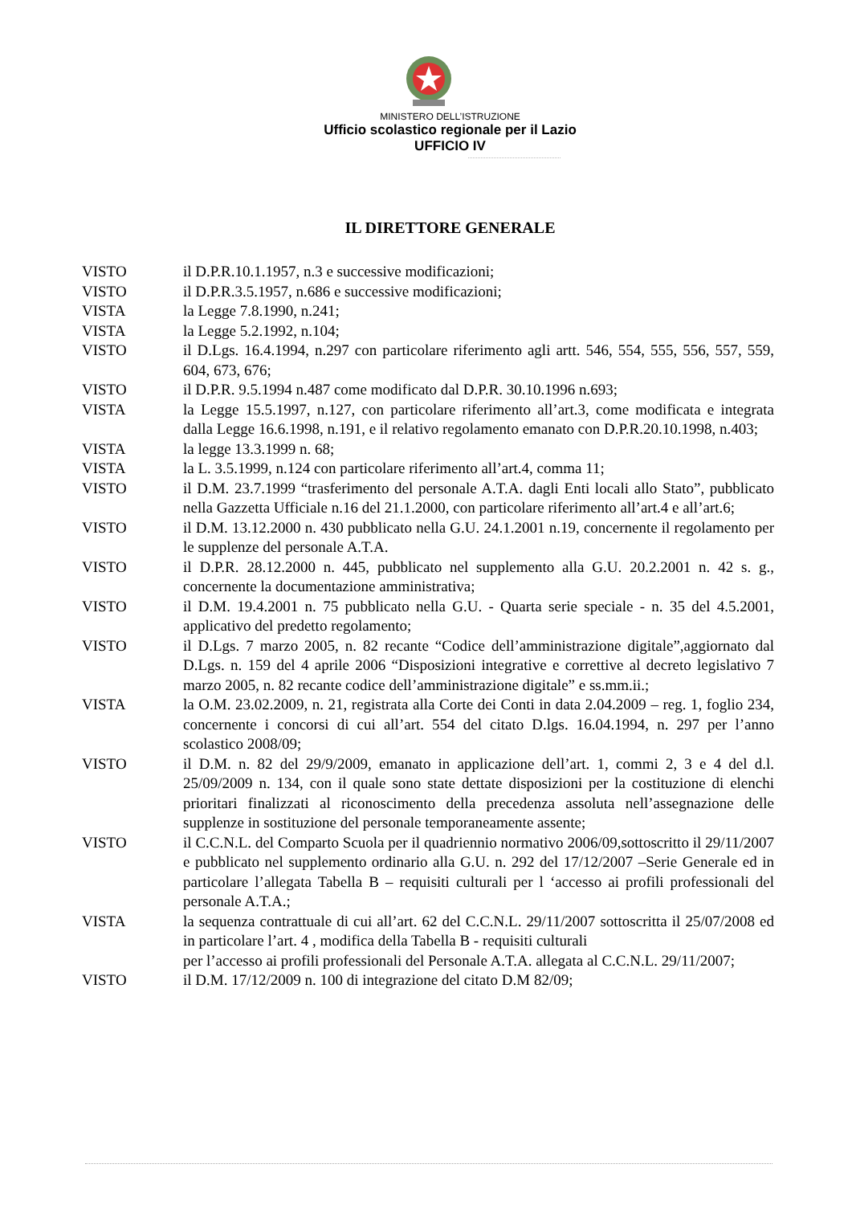MINISTERO DELL’ISTRUZIONE
Ufficio scolastico regionale per il Lazio
UFFICIO IV
IL DIRETTORE GENERALE
VISTO il D.P.R.10.1.1957, n.3 e successive modificazioni;
VISTO il D.P.R.3.5.1957, n.686 e successive modificazioni;
VISTA la Legge 7.8.1990, n.241;
VISTA la Legge 5.2.1992, n.104;
VISTO il D.Lgs. 16.4.1994, n.297 con particolare riferimento agli artt. 546, 554, 555, 556, 557, 559, 604, 673, 676;
VISTO il D.P.R. 9.5.1994 n.487 come modificato dal D.P.R. 30.10.1996 n.693;
VISTA la Legge 15.5.1997, n.127, con particolare riferimento all’art.3, come modificata e integrata dalla Legge 16.6.1998, n.191, e il relativo regolamento emanato con D.P.R.20.10.1998, n.403;
VISTA la legge 13.3.1999 n. 68;
VISTA la L. 3.5.1999, n.124 con particolare riferimento all’art.4, comma 11;
VISTO il D.M. 23.7.1999 “trasferimento del personale A.T.A. dagli Enti locali allo Stato”, pubblicato nella Gazzetta Ufficiale n.16 del 21.1.2000, con particolare riferimento all’art.4 e all’art.6;
VISTO il D.M. 13.12.2000 n. 430 pubblicato nella G.U. 24.1.2001 n.19, concernente il regolamento per le supplenze del personale A.T.A.
VISTO il D.P.R. 28.12.2000 n. 445, pubblicato nel supplemento alla G.U. 20.2.2001 n. 42 s. g., concernente la documentazione amministrativa;
VISTO il D.M. 19.4.2001 n. 75 pubblicato nella G.U. - Quarta serie speciale - n. 35 del 4.5.2001, applicativo del predetto regolamento;
VISTO il D.Lgs. 7 marzo 2005, n. 82 recante “Codice dell’amministrazione digitale”,aggiornato dal D.Lgs. n. 159 del 4 aprile 2006 “Disposizioni integrative e correttive al decreto legislativo 7 marzo 2005, n. 82 recante codice dell’amministrazione digitale” e ss.mm.ii.;
VISTA la O.M. 23.02.2009, n. 21, registrata alla Corte dei Conti in data 2.04.2009 – reg. 1, foglio 234, concernente i concorsi di cui all’art. 554 del citato D.lgs. 16.04.1994, n. 297 per l’anno scolastico 2008/09;
VISTO il D.M. n. 82 del 29/9/2009, emanato in applicazione dell’art. 1, commi 2, 3 e 4 del d.l. 25/09/2009 n. 134, con il quale sono state dettate disposizioni per la costituzione di elenchi prioritari finalizzati al riconoscimento della precedenza assoluta nell’assegnazione delle supplenze in sostituzione del personale temporaneamente assente;
VISTO il C.C.N.L. del Comparto Scuola per il quadriennio normativo 2006/09,sottoscritto il 29/11/2007 e pubblicato nel supplemento ordinario alla G.U. n. 292 del 17/12/2007 –Serie Generale ed in particolare l’allegata Tabella B – requisiti culturali per l ‘accesso ai profili professionali del personale A.T.A.;
VISTA la sequenza contrattuale di cui all’art. 62 del C.C.N.L. 29/11/2007 sottoscritta il 25/07/2008 ed in particolare l’art. 4 , modifica della Tabella B - requisiti culturali
per l’accesso ai profili professionali del Personale A.T.A. allegata al C.C.N.L. 29/11/2007;
VISTO il D.M. 17/12/2009 n. 100 di integrazione del citato D.M 82/09;